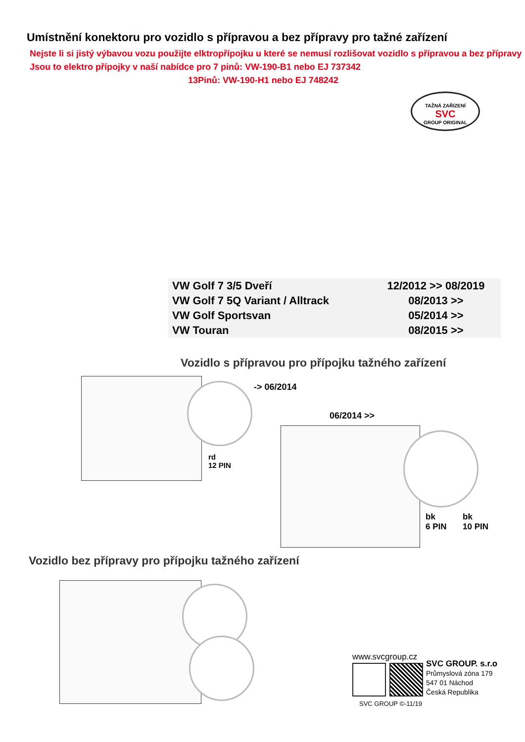Umístnění konektoru pro vozidlo s přípravou a bez přípravy pro tažné zařízení
Nejste li si jistý výbavou vozu použijte elktropřípojku u které se nemusí rozlišovat vozidlo s přípravou a bez přípravy
Jsou to elektro přípojky v naší nabídce pro 7 pinů: VW-190-B1 nebo EJ 737342
13Pinů: VW-190-H1 nebo EJ 748242
TAŽNÁ ZAŘÍZENÍ
SVC
GROUP ORIGINAL
| VW Golf 7 3/5 Dveří | 12/2012 >> 08/2019 |
| VW Golf 7 5Q Variant / Alltrack | 08/2013 >> |
| VW Golf Sportsvan | 05/2014 >> |
| VW Touran | 08/2015 >> |
Vozidlo s přípravou pro přípojku tažného zařízení
-> 06/2014
rd
12 PIN
06/2014 >>
bk
6 PIN
bk
10 PIN
Vozidlo bez přípravy pro přípojku tažného zařízení
www.svcgroup.cz
SVC GROUP. s.r.o
Průmyslová zóna 179
547 01 Náchod
Česká Republika
SVC GROUP ©-11/19